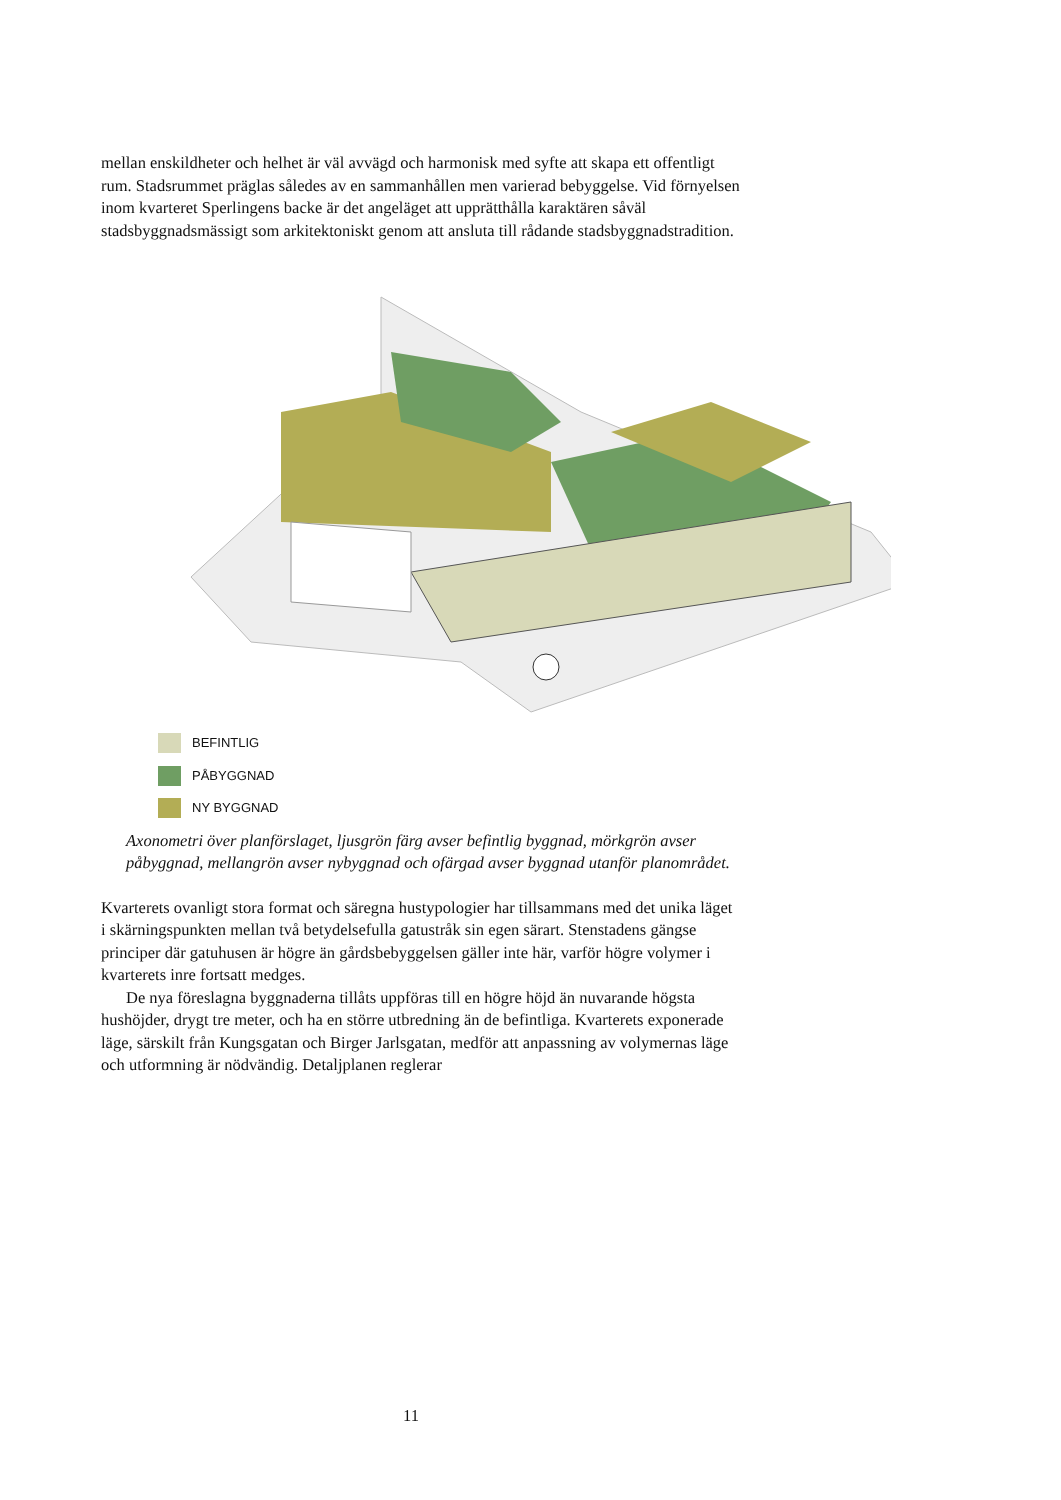mellan enskildheter och helhet är väl avvägd och harmonisk med syfte att skapa ett offentligt rum. Stadsrummet präglas således av en sammanhållen men varierad bebyggelse. Vid förnyelsen inom kvarteret Sperlingens backe är det angeläget att upprätthålla karaktären såväl stadsbyggnadsmässigt som arkitektoniskt genom att ansluta till rådande stadsbyggnadstradition.
BEFINTLIG
PÅBYGGNAD
NY BYGGNAD
Axonometri över planförslaget, ljusgrön färg avser befintlig byggnad, mörkgrön avser påbyggnad, mellangrön avser nybyggnad och ofärgad avser byggnad utanför planområdet.
Kvarterets ovanligt stora format och säregna hustypologier har tillsammans med det unika läget i skärningspunkten mellan två betydelsefulla gatustråk sin egen särart. Stenstadens gängse principer där gatuhusen är högre än gårdsbebyggelsen gäller inte här, varför högre volymer i kvarterets inre fortsatt medges.
De nya föreslagna byggnaderna tillåts uppföras till en högre höjd än nuvarande högsta hushöjder, drygt tre meter, och ha en större utbredning än de befintliga. Kvarterets exponerade läge, särskilt från Kungsgatan och Birger Jarlsgatan, medför att anpassning av volymernas läge och utformning är nödvändig. Detaljplanen reglerar
11